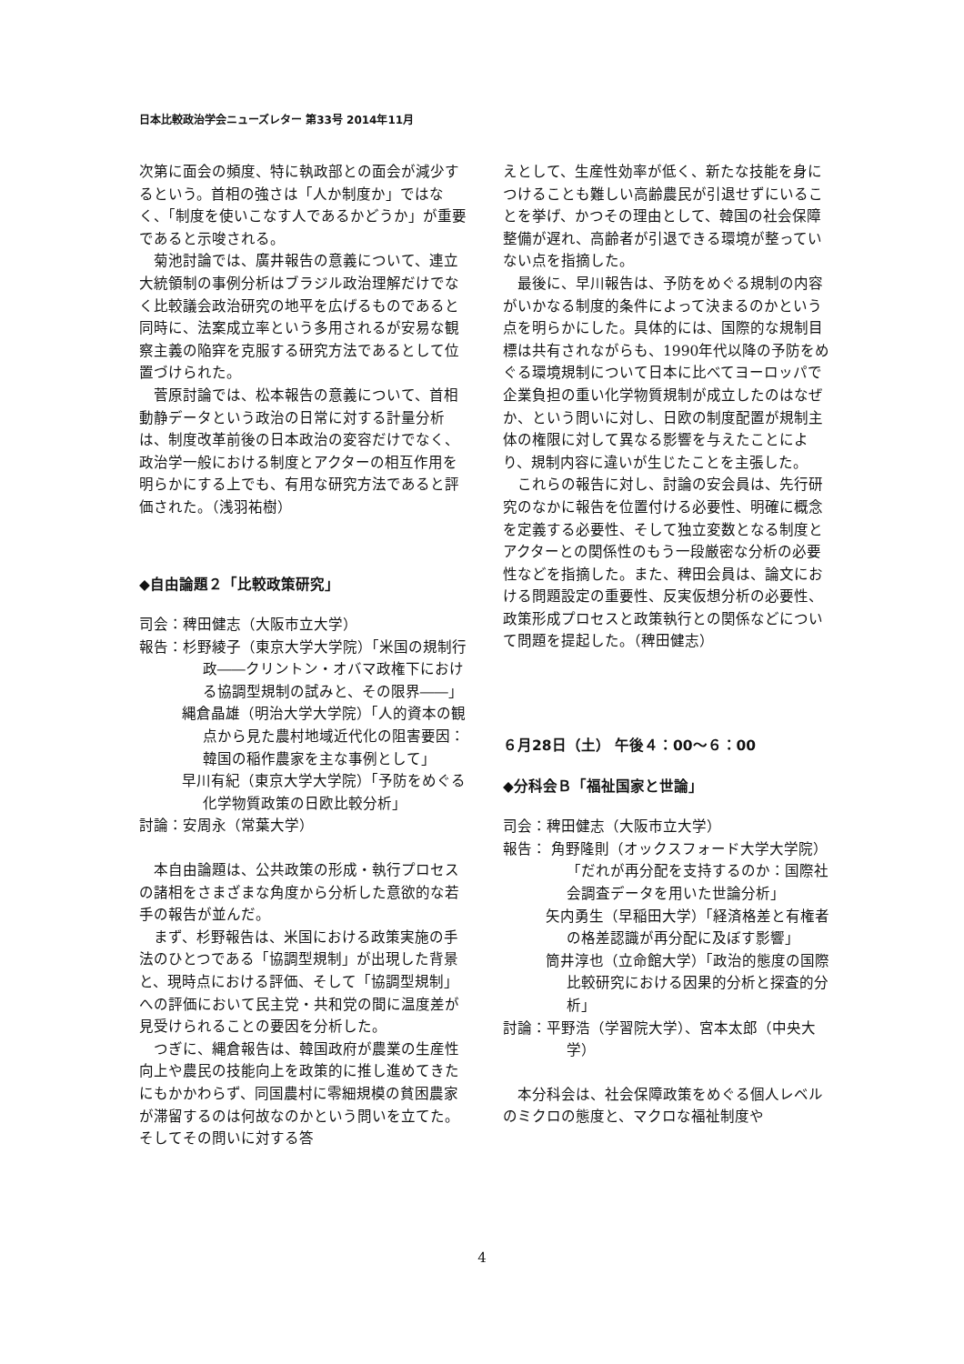日本比較政治学会ニューズレター 第33号 2014年11月
次第に面会の頻度、特に執政部との面会が減少するという。首相の強さは「人か制度か」ではなく、「制度を使いこなす人であるかどうか」が重要であると示唆される。
菊池討論では、廣井報告の意義について、連立大統領制の事例分析はブラジル政治理解だけでなく比較議会政治研究の地平を広げるものであると同時に、法案成立率という多用されるが安易な観察主義の陥穽を克服する研究方法であるとして位置づけられた。
菅原討論では、松本報告の意義について、首相動静データという政治の日常に対する計量分析は、制度改革前後の日本政治の変容だけでなく、政治学一般における制度とアクターの相互作用を明らかにする上でも、有用な研究方法であると評価された。（浅羽祐樹）
◆自由論題２「比較政策研究」
司会：稗田健志（大阪市立大学）
報告：杉野綾子（東京大学大学院）「米国の規制行政――クリントン・オバマ政権下における協調型規制の試みと、その限界――」
縄倉晶雄（明治大学大学院）「人的資本の観点から見た農村地域近代化の阻害要因：韓国の稲作農家を主な事例として」
早川有紀（東京大学大学院）「予防をめぐる化学物質政策の日欧比較分析」
討論：安周永（常葉大学）
本自由論題は、公共政策の形成・執行プロセスの諸相をさまざまな角度から分析した意欲的な若手の報告が並んだ。
まず、杉野報告は、米国における政策実施の手法のひとつである「協調型規制」が出現した背景と、現時点における評価、そして「協調型規制」への評価において民主党・共和党の間に温度差が見受けられることの要因を分析した。
つぎに、縄倉報告は、韓国政府が農業の生産性向上や農民の技能向上を政策的に推し進めてきたにもかかわらず、同国農村に零細規模の貧困農家が滞留するのは何故なのかという問いを立てた。そしてその問いに対する答
えとして、生産性効率が低く、新たな技能を身につけることも難しい高齢農民が引退せずにいることを挙げ、かつその理由として、韓国の社会保障整備が遅れ、高齢者が引退できる環境が整っていない点を指摘した。
最後に、早川報告は、予防をめぐる規制の内容がいかなる制度的条件によって決まるのかという点を明らかにした。具体的には、国際的な規制目標は共有されながらも、1990年代以降の予防をめぐる環境規制について日本に比べてヨーロッパで企業負担の重い化学物質規制が成立したのはなぜか、という問いに対し、日欧の制度配置が規制主体の権限に対して異なる影響を与えたことにより、規制内容に違いが生じたことを主張した。
これらの報告に対し、討論の安会員は、先行研究のなかに報告を位置付ける必要性、明確に概念を定義する必要性、そして独立変数となる制度とアクターとの関係性のもう一段厳密な分析の必要性などを指摘した。また、稗田会員は、論文における問題設定の重要性、反実仮想分析の必要性、政策形成プロセスと政策執行との関係などについて問題を提起した。（稗田健志）
６月28日（土） 午後４：00～６：00
◆分科会Ｂ「福祉国家と世論」
司会：稗田健志（大阪市立大学）
報告： 角野隆則（オックスフォード大学大学院）「だれが再分配を支持するのか：国際社会調査データを用いた世論分析」
矢内勇生（早稲田大学）「経済格差と有権者の格差認識が再分配に及ぼす影響」
筒井淳也（立命館大学）「政治的態度の国際比較研究における因果的分析と探査的分析」
討論：平野浩（学習院大学）、宮本太郎（中央大学）
本分科会は、社会保障政策をめぐる個人レベルのミクロの態度と、マクロな福祉制度や
4